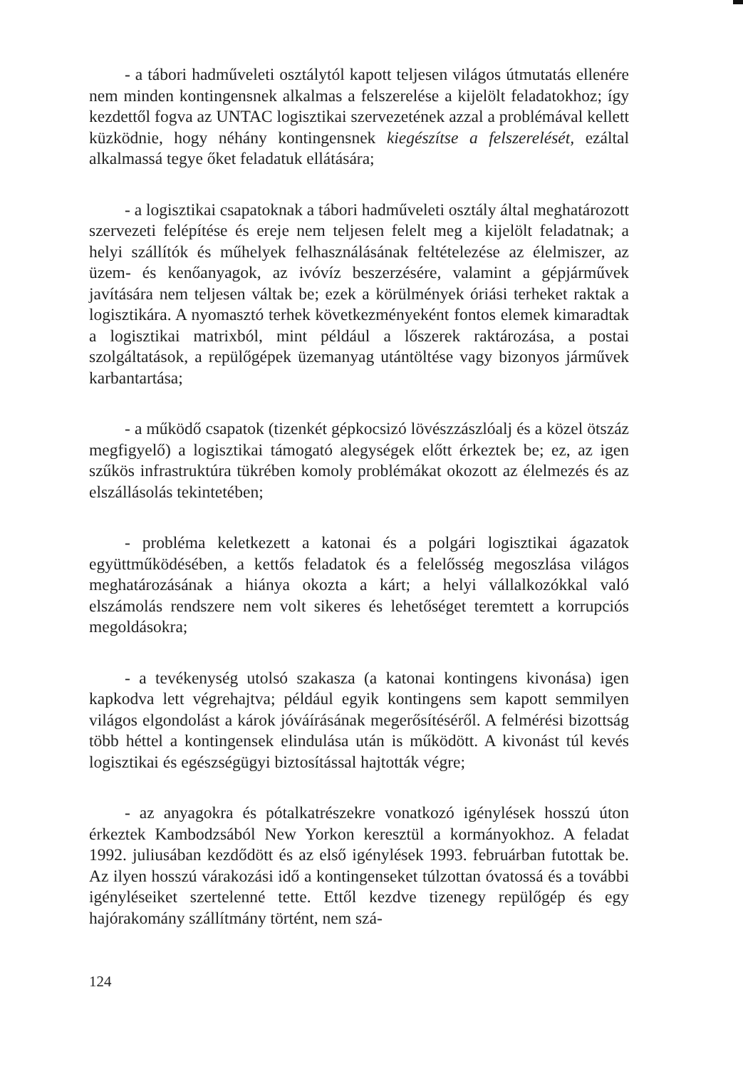- a tábori hadműveleti osztálytól kapott teljesen világos útmutatás ellenére nem minden kontingensnek alkalmas a felszerelése a kijelölt feladatokhoz; így kezdettől fogva az UNTAC logisztikai szervezetének azzal a problémával kellett küzködnie, hogy néhány kontingensnek kiegészítse a felszerelését, ezáltal alkalmassá tegye őket feladatuk ellátására;
- a logisztikai csapatoknak a tábori hadműveleti osztály által meghatározott szervezeti felépítése és ereje nem teljesen felelt meg a kijelölt feladatnak; a helyi szállítók és műhelyek felhasználásának feltételezése az élelmiszer, az üzem- és kenőanyagok, az ivóvíz beszerzésére, valamint a gépjárművek javítására nem teljesen váltak be; ezek a körülmények óriási terheket raktak a logisztikára. A nyomasztó terhek következményeként fontos elemek kimaradtak a logisztikai matrixból, mint például a lőszerek raktározása, a postai szolgáltatások, a repülőgépek üzemanyag utántöltése vagy bizonyos járművek karbantartása;
- a működő csapatok (tizenkét gépkocsizó lövészzászlóalj és a közel ötszáz megfigyelő) a logisztikai támogató alegységek előtt érkeztek be; ez, az igen szűkös infrastruktúra tükrében komoly problémákat okozott az élelmezés és az elszállásolás tekintetében;
- probléma keletkezett a katonai és a polgári logisztikai ágazatok együttműködésében, a kettős feladatok és a felelősség megoszlása világos meghatározásának a hiánya okozta a kárt; a helyi vállalkozókkal való elszámolás rendszere nem volt sikeres és lehetőséget teremtett a korrupciós megoldásokra;
- a tevékenység utolsó szakasza (a katonai kontingens kivonása) igen kapkodva lett végrehajtva; például egyik kontingens sem kapott semmilyen világos elgondolást a károk jóváírásának megerősítéséről. A felmérési bizottság több héttel a kontingensek elindulása után is működött. A kivonást túl kevés logisztikai és egészségügyi biztosítással hajtották végre;
- az anyagokra és pótalkatrészekre vonatkozó igénylések hosszú úton érkeztek Kambodzsából New Yorkon keresztül a kormányokhoz. A feladat 1992. juliusában kezdődött és az első igénylések 1993. februárban futottak be. Az ilyen hosszú várakozási idő a kontingenseket túlzottan óvatossá és a további igényléseiket szertelenné tette. Ettől kezdve tizenegy repülőgép és egy hajórakomány szállítmány történt, nem szá-
124